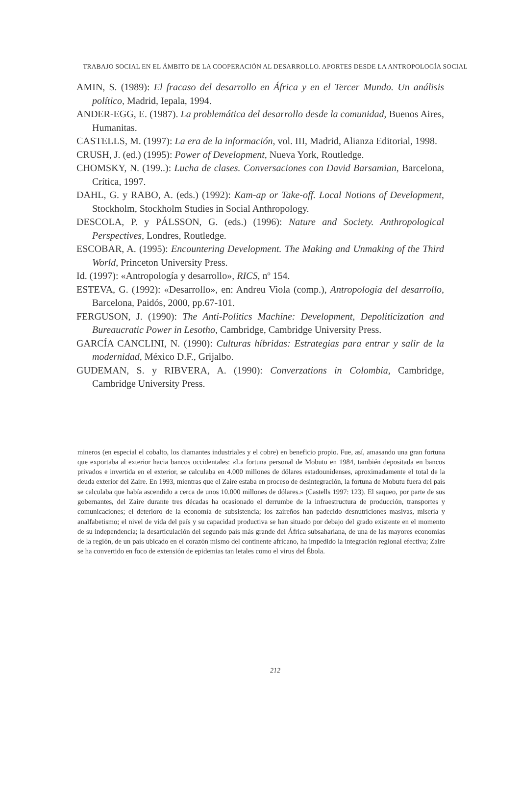TRABAJO SOCIAL EN EL ÁMBITO DE LA COOPERACIÓN AL DESARROLLO. APORTES DESDE LA ANTROPOLOGÍA SOCIAL
AMIN, S. (1989): El fracaso del desarrollo en África y en el Tercer Mundo. Un análisis político, Madrid, Iepala, 1994.
ANDER-EGG, E. (1987). La problemática del desarrollo desde la comunidad, Buenos Aires, Humanitas.
CASTELLS, M. (1997): La era de la información, vol. III, Madrid, Alianza Editorial, 1998.
CRUSH, J. (ed.) (1995): Power of Development, Nueva York, Routledge.
CHOMSKY, N. (199..): Lucha de clases. Conversaciones con David Barsamian, Barcelona, Crítica, 1997.
DAHL, G. y RABO, A. (eds.) (1992): Kam-ap or Take-off. Local Notions of Development, Stockholm, Stockholm Studies in Social Anthropology.
DESCOLA, P. y PÁLSSON, G. (eds.) (1996): Nature and Society. Anthropological Perspectives, Londres, Routledge.
ESCOBAR, A. (1995): Encountering Development. The Making and Unmaking of the Third World, Princeton University Press.
Id. (1997): «Antropología y desarrollo», RICS, nº 154.
ESTEVA, G. (1992): «Desarrollo», en: Andreu Viola (comp.), Antropología del desarrollo, Barcelona, Paidós, 2000, pp.67-101.
FERGUSON, J. (1990): The Anti-Politics Machine: Development, Depoliticization and Bureaucratic Power in Lesotho, Cambridge, Cambridge University Press.
GARCÍA CANCLINI, N. (1990): Culturas híbridas: Estrategias para entrar y salir de la modernidad, México D.F., Grijalbo.
GUDEMAN, S. y RIBVERA, A. (1990): Converzations in Colombia, Cambridge, Cambridge University Press.
mineros (en especial el cobalto, los diamantes industriales y el cobre) en beneficio propio. Fue, así, amasando una gran fortuna que exportaba al exterior hacia bancos occidentales: «La fortuna personal de Mobutu en 1984, también depositada en bancos privados e invertida en el exterior, se calculaba en 4.000 millones de dólares estadounidenses, aproximadamente el total de la deuda exterior del Zaire. En 1993, mientras que el Zaire estaba en proceso de desintegración, la fortuna de Mobutu fuera del país se calculaba que había ascendido a cerca de unos 10.000 millones de dólares.» (Castells 1997: 123). El saqueo, por parte de sus gobernantes, del Zaire durante tres décadas ha ocasionado el derrumbe de la infraestructura de producción, transportes y comunicaciones; el deterioro de la economía de subsistencia; los zaireños han padecido desnutriciones masivas, miseria y analfabetismo; el nivel de vida del país y su capacidad productiva se han situado por debajo del grado existente en el momento de su independencia; la desarticulación del segundo país más grande del África subsahariana, de una de las mayores economías de la región, de un país ubicado en el corazón mismo del continente africano, ha impedido la integración regional efectiva; Zaire se ha convertido en foco de extensión de epidemias tan letales como el virus del Ébola.
212